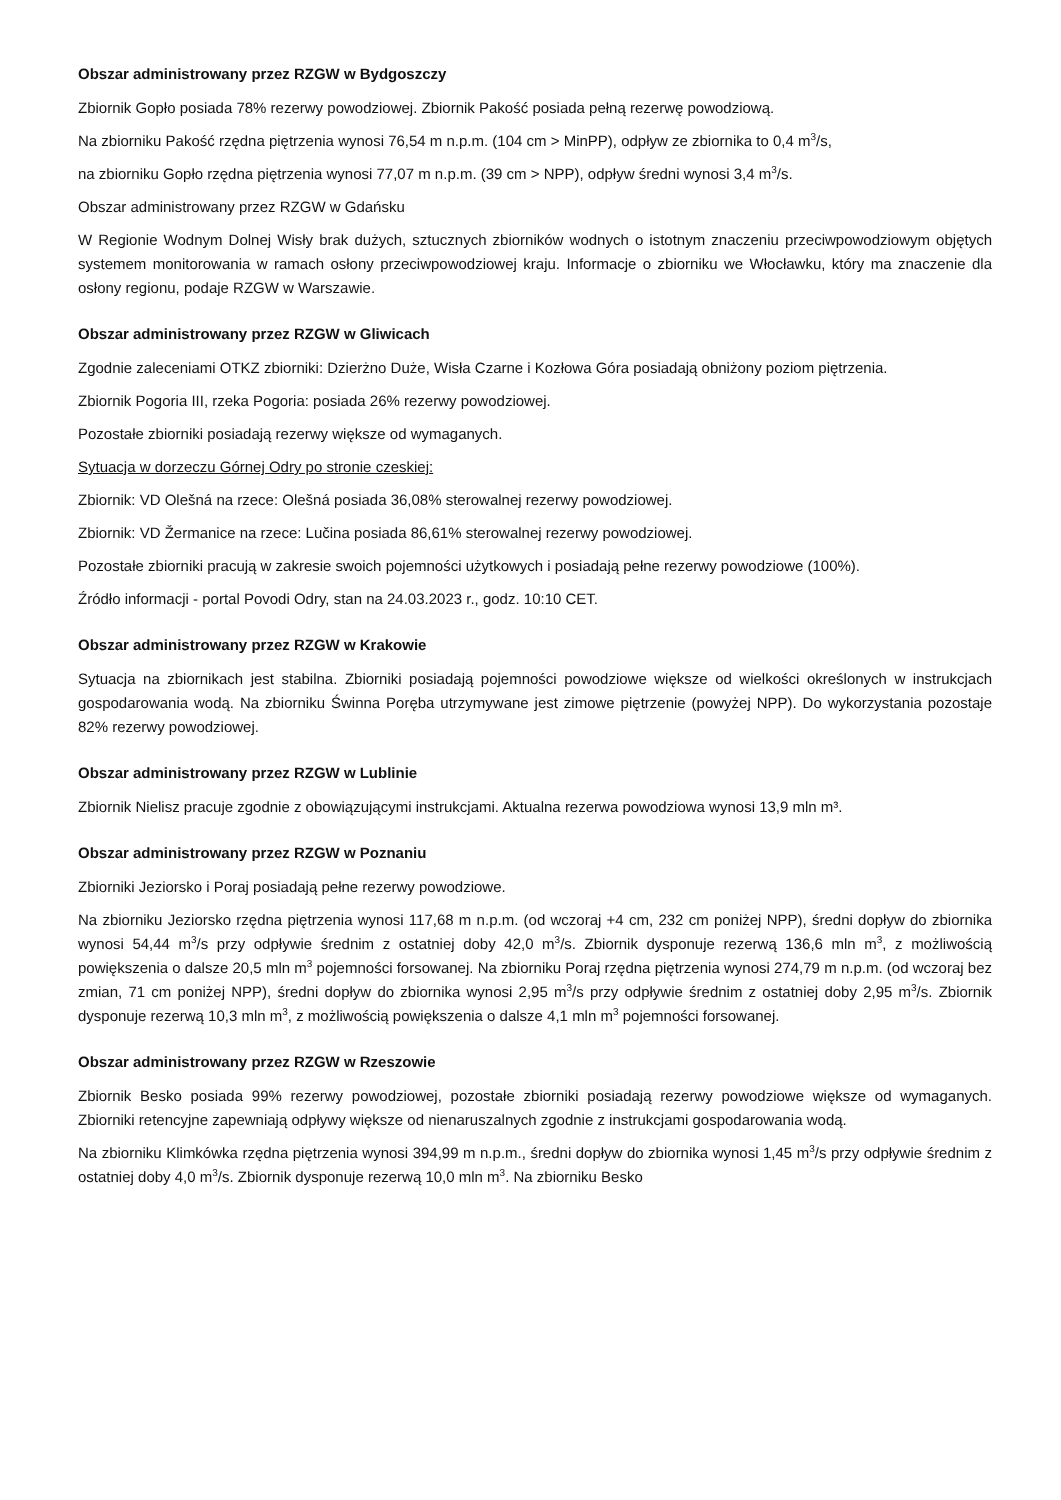Obszar administrowany przez RZGW w Bydgoszczy
Zbiornik Gopło posiada 78% rezerwy powodziowej. Zbiornik Pakość posiada pełną rezerwę powodziową.
Na zbiorniku Pakość rzędna piętrzenia wynosi 76,54 m n.p.m. (104 cm > MinPP), odpływ ze zbiornika to 0,4 m<sup>3</sup>/s,
na zbiorniku Gopło rzędna piętrzenia wynosi 77,07 m n.p.m. (39 cm > NPP), odpływ średni wynosi 3,4 m<sup>3</sup>/s.
Obszar administrowany przez RZGW w Gdańsku
W Regionie Wodnym Dolnej Wisły brak dużych, sztucznych zbiorników wodnych o istotnym znaczeniu przeciwpowodziowym objętych systemem monitorowania w ramach osłony przeciwpowodziowej kraju. Informacje o zbiorniku we Włocławku, który ma znaczenie dla osłony regionu, podaje RZGW w Warszawie.
Obszar administrowany przez RZGW w Gliwicach
Zgodnie zaleceniami OTKZ zbiorniki: Dzierżno Duże, Wisła Czarne i Kozłowa Góra posiadają obniżony poziom piętrzenia.
Zbiornik Pogoria III, rzeka Pogoria: posiada 26% rezerwy powodziowej.
Pozostałe zbiorniki posiadają rezerwy większe od wymaganych.
Sytuacja w dorzeczu Górnej Odry po stronie czeskiej:
Zbiornik: VD Olešná na rzece: Olešná posiada 36,08% sterowalnej rezerwy powodziowej.
Zbiornik: VD Žermanice na rzece: Lučina posiada 86,61% sterowalnej rezerwy powodziowej.
Pozostałe zbiorniki pracują w zakresie swoich pojemności użytkowych i posiadają pełne rezerwy powodziowe (100%).
Źródło informacji - portal Povodi Odry, stan na 24.03.2023 r., godz. 10:10 CET.
Obszar administrowany przez RZGW w Krakowie
Sytuacja na zbiornikach jest stabilna. Zbiorniki posiadają pojemności powodziowe większe od wielkości określonych w instrukcjach gospodarowania wodą. Na zbiorniku Świnna Poręba utrzymywane jest zimowe piętrzenie (powyżej NPP). Do wykorzystania pozostaje 82% rezerwy powodziowej.
Obszar administrowany przez RZGW w Lublinie
Zbiornik Nielisz pracuje zgodnie z obowiązującymi instrukcjami. Aktualna rezerwa powodziowa wynosi 13,9 mln m³.
Obszar administrowany przez RZGW w Poznaniu
Zbiorniki Jeziorsko i Poraj posiadają pełne rezerwy powodziowe.
Na zbiorniku Jeziorsko rzędna piętrzenia wynosi 117,68 m n.p.m. (od wczoraj +4 cm, 232 cm poniżej NPP), średni dopływ do zbiornika wynosi 54,44 m<sup>3</sup>/s przy odpływie średnim z ostatniej doby 42,0 m<sup>3</sup>/s. Zbiornik dysponuje rezerwą 136,6 mln m<sup>3</sup>, z możliwością powiększenia o dalsze 20,5 mln m<sup>3</sup> pojemności forsowanej. Na zbiorniku Poraj rzędna piętrzenia wynosi 274,79 m n.p.m. (od wczoraj bez zmian, 71 cm poniżej NPP), średni dopływ do zbiornika wynosi 2,95 m<sup>3</sup>/s przy odpływie średnim z ostatniej doby 2,95 m<sup>3</sup>/s. Zbiornik dysponuje rezerwą 10,3 mln m<sup>3</sup>, z możliwością powiększenia o dalsze 4,1 mln m<sup>3</sup> pojemności forsowanej.
Obszar administrowany przez RZGW w Rzeszowie
Zbiornik Besko posiada 99% rezerwy powodziowej, pozostałe zbiorniki posiadają rezerwy powodziowe większe od wymaganych. Zbiorniki retencyjne zapewniają odpływy większe od nienaruszalnych zgodnie z instrukcjami gospodarowania wodą.
Na zbiorniku Klimkówka rzędna piętrzenia wynosi 394,99 m n.p.m., średni dopływ do zbiornika wynosi 1,45 m<sup>3</sup>/s przy odpływie średnim z ostatniej doby 4,0 m<sup>3</sup>/s. Zbiornik dysponuje rezerwą 10,0 mln m<sup>3</sup>. Na zbiorniku Besko